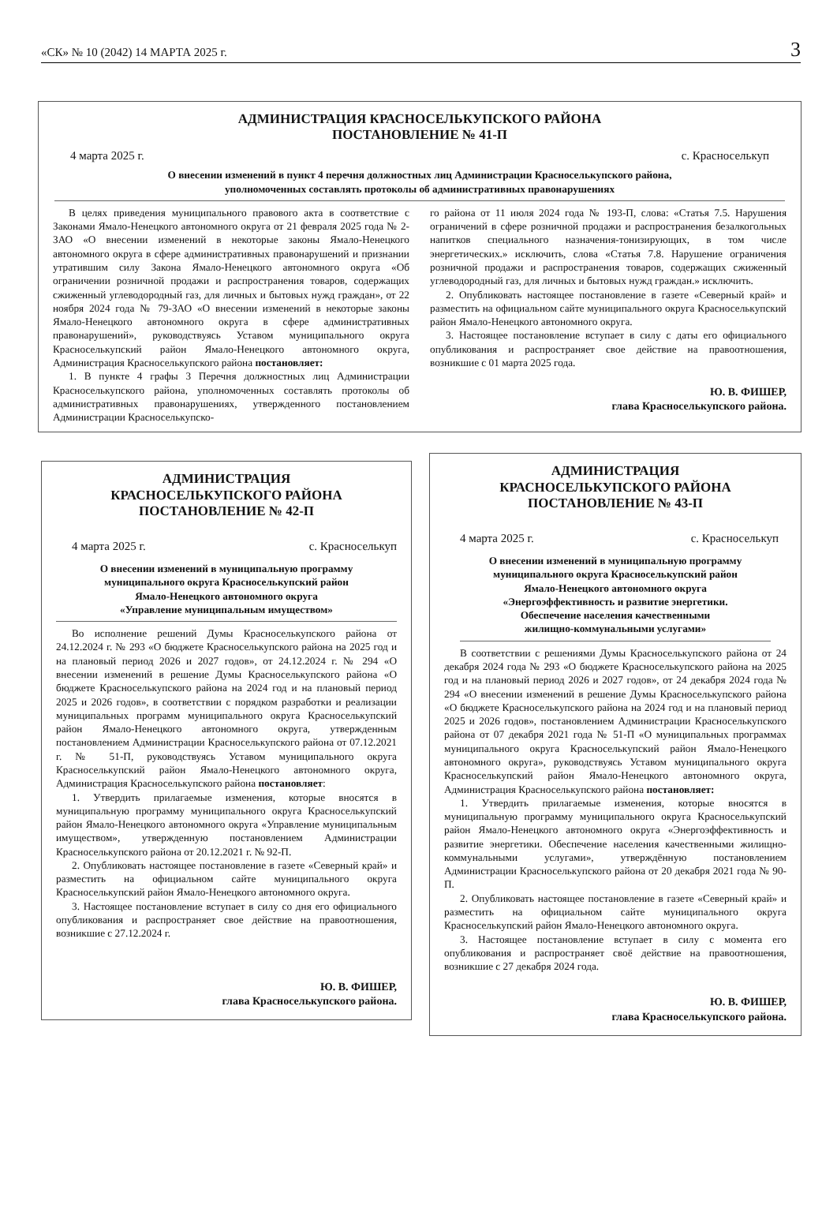«СК» № 10 (2042) 14 МАРТА 2025 г. 3
АДМИНИСТРАЦИЯ КРАСНОСЕЛЬКУПСКОГО РАЙОНА
ПОСТАНОВЛЕНИЕ № 41-П
4 марта 2025 г. с. Красноселькуп
О внесении изменений в пункт 4 перечня должностных лиц Администрации Красноселькупского района,
уполномоченных составлять протоколы об административных правонарушениях
В целях приведения муниципального правового акта в соответствие с Законами Ямало-Ненецкого автономного округа от 21 февраля 2025 года № 2-ЗАО «О внесении изменений в некоторые законы Ямало-Ненецкого автономного округа в сфере административных правонарушений и признании утратившим силу Закона Ямало-Ненецкого автономного округа «Об ограничении розничной продажи и распространения товаров, содержащих сжиженный углеводородный газ, для личных и бытовых нужд граждан», от 22 ноября 2024 года № 79-ЗАО «О внесении изменений в некоторые законы Ямало-Ненецкого автономного округа в сфере административных правонарушений», руководствуясь Уставом муниципального округа Красноселькупский район Ямало-Ненецкого автономного округа, Администрация Красноселькупского района постановляет:
1. В пункте 4 графы 3 Перечня должностных лиц Администрации Красноселькупского района, уполномоченных составлять протоколы об административных правонарушениях, утвержденного постановлением Администрации Красноселькупско-
го района от 11 июля 2024 года № 193-П, слова: «Статья 7.5. Нарушения ограничений в сфере розничной продажи и распространения безалкогольных напитков специального назначения-тонизирующих, в том числе энергетических.» исключить, слова «Статья 7.8. Нарушение ограничения розничной продажи и распространения товаров, содержащих сжиженный углеводородный газ, для личных и бытовых нужд граждан.» исключить.
2. Опубликовать настоящее постановление в газете «Северный край» и разместить на официальном сайте муниципального округа Красноселькупский район Ямало-Ненецкого автономного округа.
3. Настоящее постановление вступает в силу с даты его официального опубликования и распространяет свое действие на правоотношения, возникшие с 01 марта 2025 года.
Ю. В. ФИШЕР,
глава Красноселькупского района.
АДМИНИСТРАЦИЯ
КРАСНОСЕЛЬКУПСКОГО РАЙОНА
ПОСТАНОВЛЕНИЕ № 42-П
4 марта 2025 г. с. Красноселькуп
О внесении изменений в муниципальную программу
муниципального округа Красноселькупский район
Ямало-Ненецкого автономного округа
«Управление муниципальным имуществом»
Во исполнение решений Думы Красноселькупского района от 24.12.2024 г. № 293 «О бюджете Красноселькупского района на 2025 год и на плановый период 2026 и 2027 годов», от 24.12.2024 г. № 294 «О внесении изменений в решение Думы Красноселькупского района «О бюджете Красноселькупского района на 2024 год и на плановый период 2025 и 2026 годов», в соответствии с порядком разработки и реализации муниципальных программ муниципального округа Красноселькупский район Ямало-Ненецкого автономного округа, утвержденным постановлением Администрации Красноселькупского района от 07.12.2021 г. № 51-П, руководствуясь Уставом муниципального округа Красноселькупский район Ямало-Ненецкого автономного округа, Администрация Красноселькупского района постановляет:
1. Утвердить прилагаемые изменения, которые вносятся в муниципальную программу муниципального округа Красноселькупский район Ямало-Ненецкого автономного округа «Управление муниципальным имуществом», утвержденную постановлением Администрации Красноселькупского района от 20.12.2021 г. № 92-П.
2. Опубликовать настоящее постановление в газете «Северный край» и разместить на официальном сайте муниципального округа Красноселькупский район Ямало-Ненецкого автономного округа.
3. Настоящее постановление вступает в силу со дня его официального опубликования и распространяет свое действие на правоотношения, возникшие с 27.12.2024 г.
Ю. В. ФИШЕР,
глава Красноселькупского района.
АДМИНИСТРАЦИЯ
КРАСНОСЕЛЬКУПСКОГО РАЙОНА
ПОСТАНОВЛЕНИЕ № 43-П
4 марта 2025 г. с. Красноселькуп
О внесении изменений в муниципальную программу
муниципального округа Красноселькупский район
Ямало-Ненецкого автономного округа
«Энергоэффективность и развитие энергетики.
Обеспечение населения качественными
жилищно-коммунальными услугами»
В соответствии с решениями Думы Красноселькупского района от 24 декабря 2024 года № 293 «О бюджете Красноселькупского района на 2025 год и на плановый период 2026 и 2027 годов», от 24 декабря 2024 года № 294 «О внесении изменений в решение Думы Красноселькупского района «О бюджете Красноселькупского района на 2024 год и на плановый период 2025 и 2026 годов», постановлением Администрации Красноселькупского района от 07 декабря 2021 года № 51-П «О муниципальных программах муниципального округа Красноселькупский район Ямало-Ненецкого автономного округа», руководствуясь Уставом муниципального округа Красноселькупский район Ямало-Ненецкого автономного округа, Администрация Красноселькупского района постановляет:
1. Утвердить прилагаемые изменения, которые вносятся в муниципальную программу муниципального округа Красноселькупский район Ямало-Ненецкого автономного округа «Энергоэффективность и развитие энергетики. Обеспечение населения качественными жилищно-коммунальными услугами», утверждённую постановлением Администрации Красноселькупского района от 20 декабря 2021 года № 90-П.
2. Опубликовать настоящее постановление в газете «Северный край» и разместить на официальном сайте муниципального округа Красноселькупский район Ямало-Ненецкого автономного округа.
3. Настоящее постановление вступает в силу с момента его опубликования и распространяет своё действие на правоотношения, возникшие с 27 декабря 2024 года.
Ю. В. ФИШЕР,
глава Красноселькупского района.